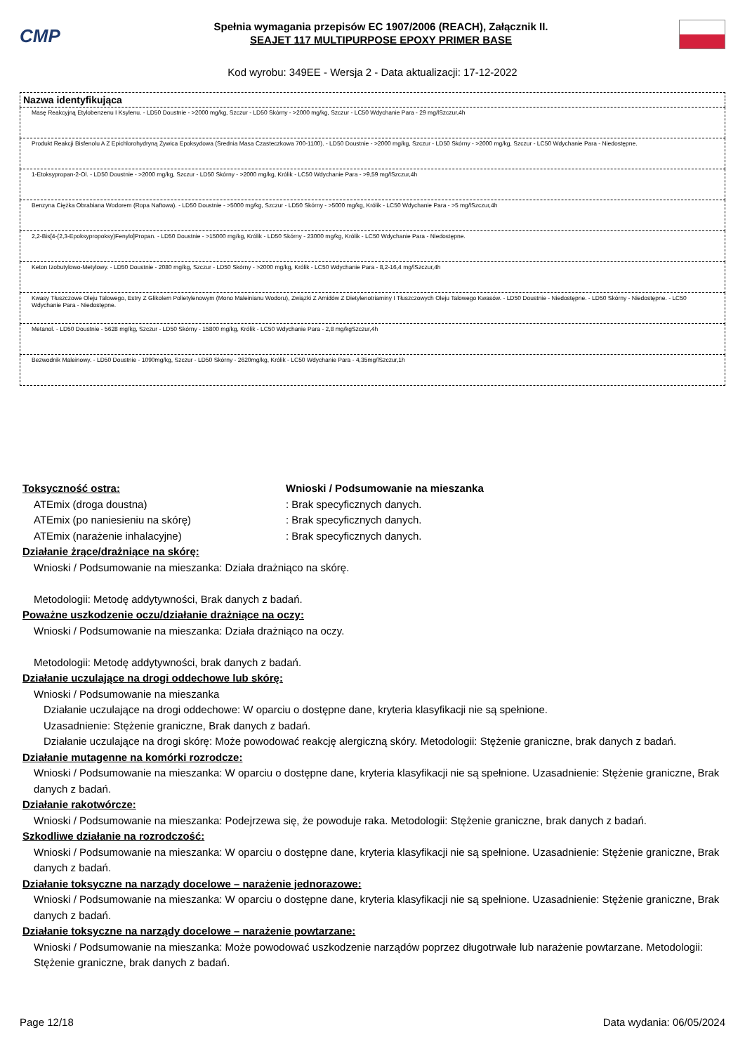CMP
Spełnia wymagania przepisów EC 1907/2006 (REACH), Załącznik II.
SEAJET 117 MULTIPURPOSE EPOXY PRIMER BASE
Kod wyrobu: 349EE - Wersja 2 - Data aktualizacji: 17-12-2022
| Nazwa identyfikująca |
| --- |
| Masę Reakcyjną Etylobenzenu I Ksylenu. - LD50 Doustnie - >2000 mg/kg, Szczur - LD50 Skórny - >2000 mg/kg, Szczur - LC50 Wdychanie Para - 29 mg/lSzczur,4h |
| Produkt Reakcji Bisfenolu A Z Epichlorohydryną Żywica Epoksydowa (Srednia Masa Czasteczkowa 700-1100). - LD50 Doustnie - >2000 mg/kg, Szczur - LD50 Skórny - >2000 mg/kg, Szczur - LC50 Wdychanie Para - Niedostępne. |
| 1-Etoksypropan-2-Ol. - LD50 Doustnie - >2000 mg/kg, Szczur - LD50 Skórny - >2000 mg/kg, Królik - LC50 Wdychanie Para - >9,59 mg/lSzczur,4h |
| Benzyna Ciężka Obrabiana Wodorem (Ropa Naftowa). - LD50 Doustnie - >5000 mg/kg, Szczur - LD50 Skórny - >5000 mg/kg, Królik - LC50 Wdychanie Para - >5 mg/lSzczur,4h |
| 2,2-Bis[4-(2,3-Epoksypropoksy)Fenylo]Propan. - LD50 Doustnie - >15000 mg/kg, Królik - LD50 Skórny - 23000 mg/kg, Królik - LC50 Wdychanie Para - Niedostępne. |
| Keton Izobutylowo-Metylowy. - LD50 Doustnie - 2080 mg/kg, Szczur - LD50 Skórny - >2000 mg/kg, Królik - LC50 Wdychanie Para - 8,2-16,4 mg/lSzczur,4h |
| Kwasy Tłuszczowe Oleju Talowego, Estry Z Glikolem Polietylenowym (Mono Maleinianu Wodoru), Związki Z Amidów Z Dietylenotriaminy I Tłuszczowych Oleju Talowego Kwasów. - LD50 Doustnie - Niedostępne. - LD50 Skórny - Niedostępne. - LC50 Wdychanie Para - Niedostępne. |
| Metanol. - LD50 Doustnie - 5628 mg/kg, Szczur - LD50 Skórny - 15800 mg/kg, Królik - LC50 Wdychanie Para - 2,8 mg/kgSzczur,4h |
| Bezwodnik Maleinowy. - LD50 Doustnie - 1090mg/kg, Szczur - LD50 Skórny - 2620mg/kg, Królik - LC50 Wdychanie Para - 4,35mg/lSzczur,1h |
Toksyczność ostra: Wnioski / Podsumowanie na mieszanka
ATEmix (droga doustna): Brak specyficznych danych.
ATEmix (po naniesieniu na skórę): Brak specyficznych danych.
ATEmix (narażenie inhalacyjne): Brak specyficznych danych.
Działanie żrące/drażniące na skórę:
Wnioski / Podsumowanie na mieszanka: Działa drażniąco na skórę.
Metodologii: Metodę addytywności, Brak danych z badań.
Poważne uszkodzenie oczu/działanie drażniące na oczy:
Wnioski / Podsumowanie na mieszanka: Działa drażniąco na oczy.
Metodologii: Metodę addytywności, brak danych z badań.
Działanie uczulające na drogi oddechowe lub skórę:
Wnioski / Podsumowanie na mieszanka
Działanie uczulające na drogi oddechowe: W oparciu o dostępne dane, kryteria klasyfikacji nie są spełnione.
Uzasadnienie: Stężenie graniczne, Brak danych z badań.
Działanie uczulające na drogi skórę: Może powodować reakcję alergiczną skóry. Metodologii: Stężenie graniczne, brak danych z badań.
Działanie mutagenne na komórki rozrodcze:
Wnioski / Podsumowanie na mieszanka: W oparciu o dostępne dane, kryteria klasyfikacji nie są spełnione. Uzasadnienie: Stężenie graniczne, Brak danych z badań.
Działanie rakotwórcze:
Wnioski / Podsumowanie na mieszanka: Podejrzewa się, że powoduje raka. Metodologii: Stężenie graniczne, brak danych z badań.
Szkodliwe działanie na rozrodczość:
Wnioski / Podsumowanie na mieszanka: W oparciu o dostępne dane, kryteria klasyfikacji nie są spełnione. Uzasadnienie: Stężenie graniczne, Brak danych z badań.
Działanie toksyczne na narządy docelowe – narażenie jednorazowe:
Wnioski / Podsumowanie na mieszanka: W oparciu o dostępne dane, kryteria klasyfikacji nie są spełnione. Uzasadnienie: Stężenie graniczne, Brak danych z badań.
Działanie toksyczne na narządy docelowe – narażenie powtarzane:
Wnioski / Podsumowanie na mieszanka: Może powodować uszkodzenie narządów poprzez długotrwałe lub narażenie powtarzane. Metodologii: Stężenie graniczne, brak danych z badań.
Page 12/18 Data wydania: 06/05/2024